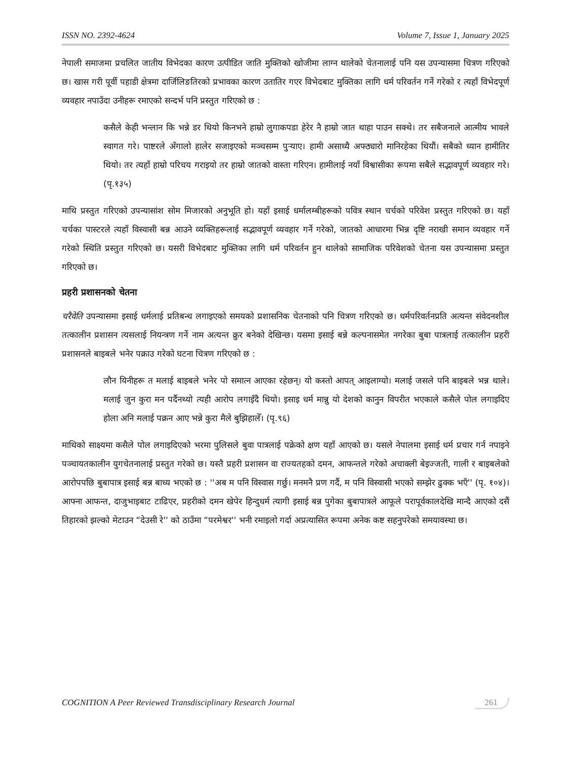ISSN NO. 2392-4624 Volume 7, Issue 1, January 2025
नेपाली समाजमा प्रचलित जातीय विभेदका कारण उत्पीडित जाति मुक्तिको खोजीमा लाग्न थालेको चेतनालाई पनि यस उपन्यासमा चित्रण गरिएको छ। खास गरी पूर्वी पहाडी क्षेत्रमा दार्जिलिङतिरको प्रभावका कारण उतातिर गएर विभेदबाट मुक्तिका लागि धर्म परिवर्तन गर्ने गरेको र त्यहाँ विभेदपूर्ण व्यवहार नपाउँदा उनीहरू रमाएको सन्दर्भ पनि प्रस्तुत गरिएको छ :
कसैले केही भन्लान कि भन्ने डर थियो किनभने हाम्रो लुगाकपडा हेरेर नै हाम्रो जात थाहा पाउन सक्थे। तर सबैजनाले आत्मीय भावले स्वागत गरे। पाष्टरले अँगालो हालेर सजाइएको मञ्चसम्म पुऱ्याए। हामी असाध्यै अफ्ठ्यारो मानिरहेका थियौं। सबैको ध्यान हामीतिर थियो। तर त्यहाँ हाम्रो परिचय गराइयो तर हाम्रो जातको वास्ता गरिएन। हामीलाई नयाँ विश्वासीका रूपमा सबैले सद्भावपूर्ण व्यवहार गरे। (पृ.१३५)
माथि प्रस्तुत गरिएको उपन्यासांश सोम मिजारको अनुभूति हो। यहाँ इसाई धर्मालम्बीहरूको पवित्र स्थान चर्चको परिवेश प्रस्तुत गरिएको छ। यहाँ चर्चका पास्टरले त्यहाँ विस्वासी बन्न आउने व्यक्तिहरूलाई सद्भावपूर्ण व्यवहार गर्ने गरेको, जातको आधारमा भिन्न दृष्टि नराखी समान व्यवहार गर्ने गरेको स्थिति प्रस्तुत गरिएको छ। यसरी विभेदबाट मुक्तिका लागि धर्म परिवर्तन हुन थालेको सामाजिक परिवेशको चेतना यस उपन्यासमा प्रस्तुत गरिएको छ।
प्रहरी प्रशासनको चेतना
चरैवेति उपन्यासमा इसाई धर्मलाई प्रतिबन्ध लगाइएको समयको प्रशासनिक चेतनाको पनि चित्रण गरिएको छ। धर्मपरिवर्तनप्रति अत्यन्त संवेदनशील तत्कालीन प्रशासन त्यसलाई नियन्त्रण गर्ने नाम अत्यन्त क्रुर बनेको देखिन्छ। यसमा इसाई बन्ने कल्पनासमेत नगरेका बुबा पात्रलाई तत्कालीन प्रहरी प्रशासनले बाइबले भनेर पक्राउ गरेको घटना चित्रण गरिएको छ :
लौन यिनीहरू त मलाई बाइबले भनेर पो समात्न आएका रहेछन्। यो कस्तो आपत् आइलाग्यो। मलाई जसले पनि बाइबले भन्न थाले। मलाई जुन कुरा मन पर्दैनथ्यो त्यही आरोप लगाइँदै थियो। इसाइ धर्म मान्नु यो देशको कानुन विपरीत भएकाले कसैले पोल लगाइदिए होला अनि मलाई पक्रन आए भन्ने कुरा मैले बुझिहालेँ। (पृ.९६)
माथिको साक्ष्यमा कसैले पोल लगाइदिएको भरमा पुलिसले बुवा पात्रलाई पक्रेको क्षण यहाँ आएको छ। यसले नेपालमा इसाई धर्म प्रचार गर्न नपाइने पञ्चायतकालीन युगचेतनालाई प्रस्तुत गरेको छ। यस्तै प्रहरी प्रशासन वा राज्यतहको दमन, आफन्तले गरेको अचाक्ली बेइज्जती, गाली र बाइबलेको आरोपपछि बुबापात्र इसाई बन्न बाध्य भएको छ : ''अब म पनि विस्वास गर्छु। मनमनै प्रण गर्दै, म पनि विस्वासी भएको सम्झेर ढुक्क भएँ'' (पृ. १०४)। आफ्ना आफन्त, दाजुभाइबाट टाढिएर, प्रहरीको दमन खेपेर हिन्दुधर्म त्यागी इसाई बन्न पुगेका बुबापात्रले आफूले परापूर्वकालदेखि मान्दै आएको दसैं तिहारको झल्को मेटाउन “देउसी रे'' को ठाउँमा “परमेश्वर'' भनी रमाइलो गर्दा अप्रत्यासित रूपमा अनेक कष्ट सहनुपरेको समयावस्था छ।
COGNITION A Peer Reviewed Transdisciplinary Research Journal 261